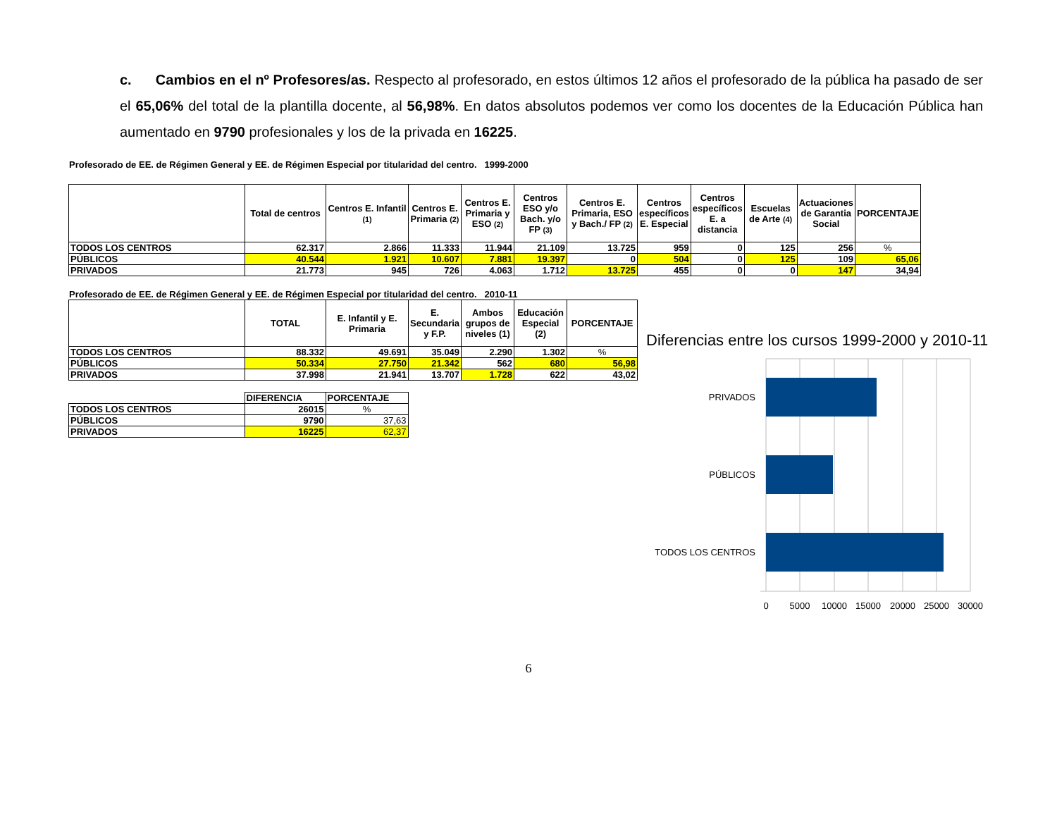c. Cambios en el nº Profesores/as. Respecto al profesorado, en estos últimos 12 años el profesorado de la pública ha pasado de ser el 65,06% del total de la plantilla docente, al 56,98%. En datos absolutos podemos ver como los docentes de la Educación Pública han aumentado en 9790 profesionales y los de la privada en 16225.
Profesorado de EE. de Régimen General y EE. de Régimen Especial por titularidad del centro. 1999-2000
| | Total de centros | Centros E. Infantil (1) | Centros E. Primaria (2) | Centros E. Primaria y ESO (2) | Centros ESO y/o Bach. y/o FP (3) | Centros E. Primaria, ESO y Bach./ FP (2) | Centros específicos E. Especial | Centros específicos E. a distancia | Escuelas de Arte (4) | Actuaciones de Garantia Social | PORCENTAJE |
| --- | --- | --- | --- | --- | --- | --- | --- | --- | --- | --- | --- |
| TODOS LOS CENTROS | 62.317 | 2.866 | 11.333 | 11.944 | 21.109 | 13.725 | 959 | 0 | 125 | 256 | % |
| PÚBLICOS | 40.544 | 1.921 | 10.607 | 7.881 | 19.397 | 0 | 504 | 0 | 125 | 109 | 65,06 |
| PRIVADOS | 21.773 | 945 | 726 | 4.063 | 1.712 | 13.725 | 455 | 0 | 0 | 147 | 34,94 |
Profesorado de EE. de Régimen General y EE. de Régimen Especial por titularidad del centro. 2010-11
| | TOTAL | E. Infantil y E. Primaria | E. Secundaria y F.P. | Ambos grupos de niveles (1) | Educación Especial (2) | PORCENTAJE |
| --- | --- | --- | --- | --- | --- | --- |
| TODOS LOS CENTROS | 88.332 | 49.691 | 35.049 | 2.290 | 1.302 | % |
| PÚBLICOS | 50.334 | 27.750 | 21.342 | 562 | 680 | 56,98 |
| PRIVADOS | 37.998 | 21.941 | 13.707 | 1.728 | 622 | 43,02 |
| | DIFERENCIA | PORCENTAJE |
| --- | --- | --- |
| TODOS LOS CENTROS | 26015 | % |
| PÚBLICOS | 9790 | 37,63 |
| PRIVADOS | 16225 | 62,37 |
Diferencias entre los cursos 1999-2000 y 2010-11
PRIVADOS
PÚBLICOS
TODOS LOS CENTROS
0
5000
10000
15000
20000
25000
30000
6